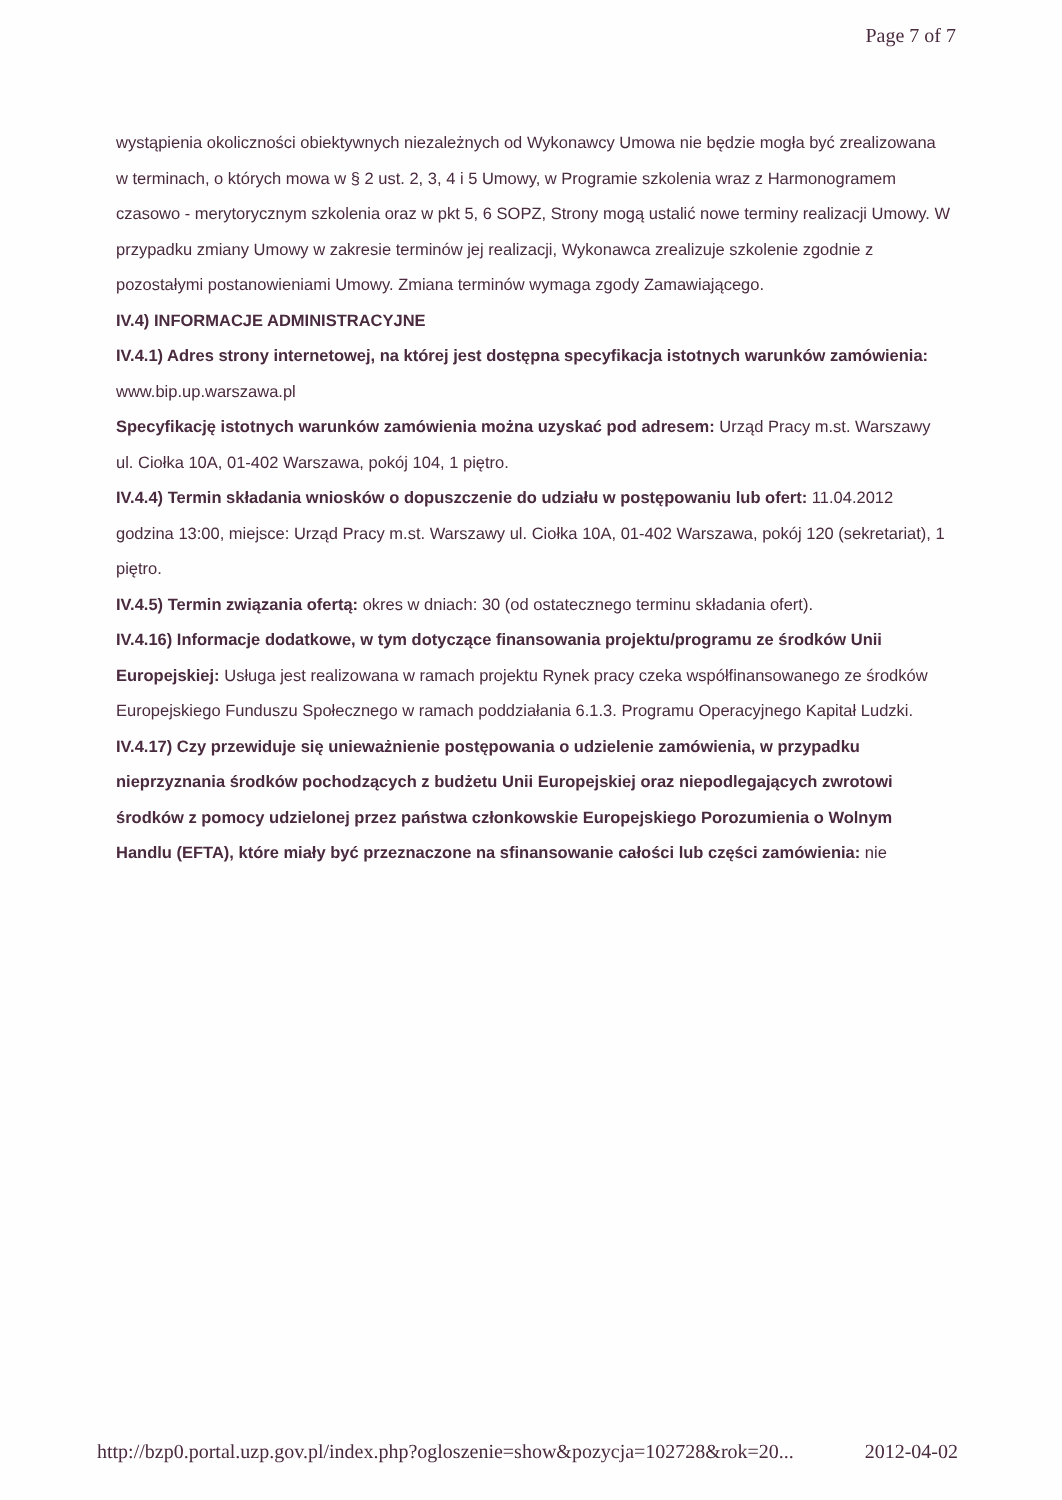Page 7 of 7
wystąpienia okoliczności obiektywnych niezależnych od Wykonawcy Umowa nie będzie mogła być zrealizowana w terminach, o których mowa w § 2 ust. 2, 3, 4 i 5 Umowy, w Programie szkolenia wraz z Harmonogramem czasowo - merytorycznym szkolenia oraz w pkt 5, 6 SOPZ, Strony mogą ustalić nowe terminy realizacji Umowy. W przypadku zmiany Umowy w zakresie terminów jej realizacji, Wykonawca zrealizuje szkolenie zgodnie z pozostałymi postanowieniami Umowy. Zmiana terminów wymaga zgody Zamawiającego.
IV.4) INFORMACJE ADMINISTRACYJNE
IV.4.1) Adres strony internetowej, na której jest dostępna specyfikacja istotnych warunków zamówienia: www.bip.up.warszawa.pl
Specyfikację istotnych warunków zamówienia można uzyskać pod adresem: Urząd Pracy m.st. Warszawy ul. Ciołka 10A, 01-402 Warszawa, pokój 104, 1 piętro.
IV.4.4) Termin składania wniosków o dopuszczenie do udziału w postępowaniu lub ofert: 11.04.2012 godzina 13:00, miejsce: Urząd Pracy m.st. Warszawy ul. Ciołka 10A, 01-402 Warszawa, pokój 120 (sekretariat), 1 piętro.
IV.4.5) Termin związania ofertą: okres w dniach: 30 (od ostatecznego terminu składania ofert).
IV.4.16) Informacje dodatkowe, w tym dotyczące finansowania projektu/programu ze środków Unii Europejskiej: Usługa jest realizowana w ramach projektu Rynek pracy czeka współfinansowanego ze środków Europejskiego Funduszu Społecznego w ramach poddziałania 6.1.3. Programu Operacyjnego Kapitał Ludzki.
IV.4.17) Czy przewiduje się unieważnienie postępowania o udzielenie zamówienia, w przypadku nieprzyznania środków pochodzących z budżetu Unii Europejskiej oraz niepodlegających zwrotowi środków z pomocy udzielonej przez państwa członkowskie Europejskiego Porozumienia o Wolnym Handlu (EFTA), które miały być przeznaczone na sfinansowanie całości lub części zamówienia: nie
http://bzp0.portal.uzp.gov.pl/index.php?ogloszenie=show&pozycja=102728&rok=20... 2012-04-02